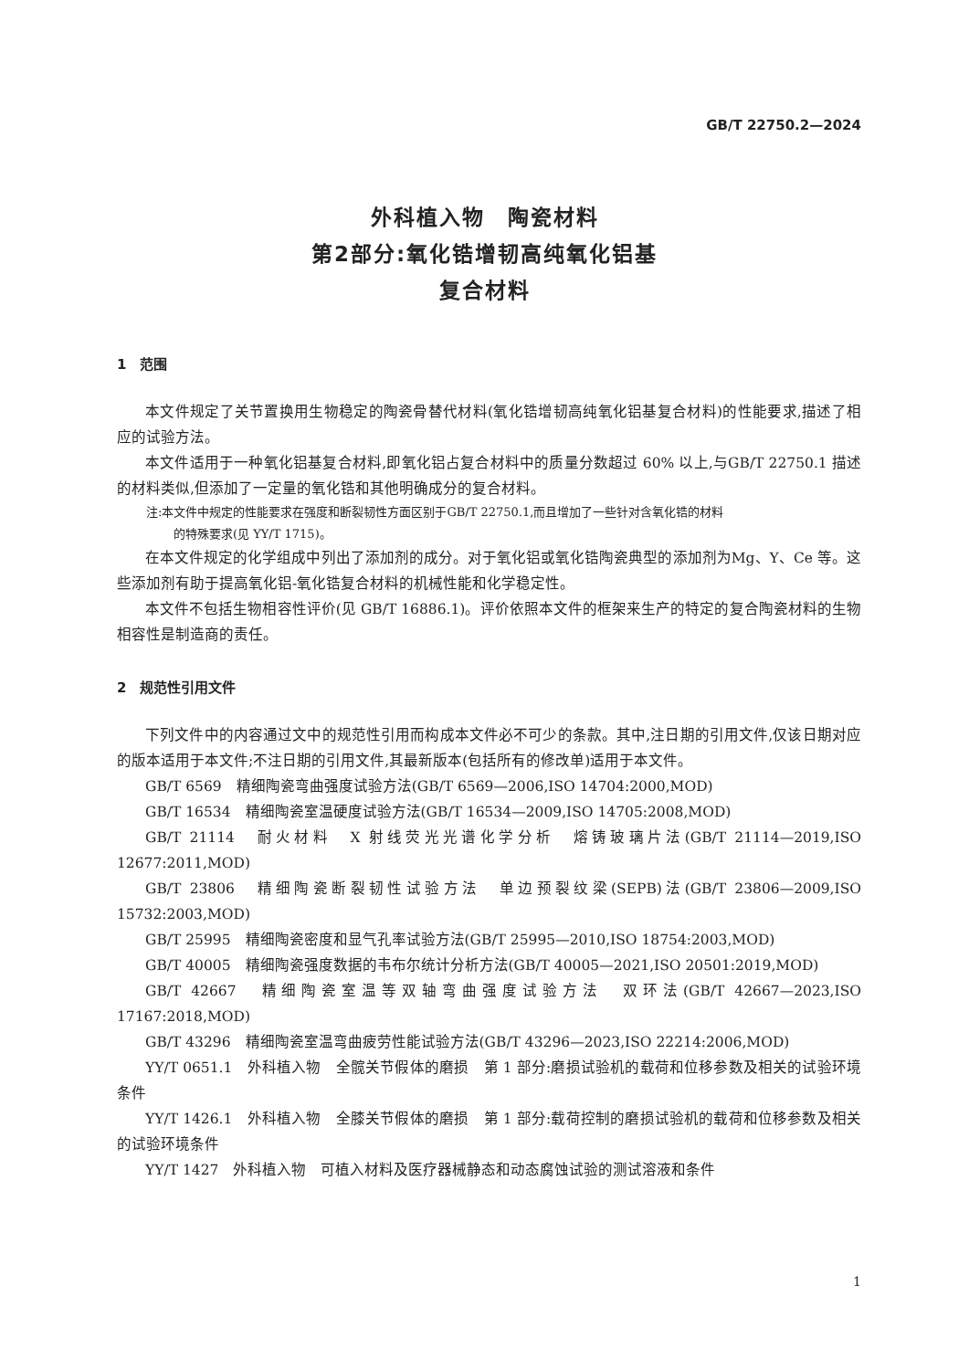GB/T 22750.2—2024
外科植入物　陶瓷材料
第2部分:氧化锆增韧高纯氧化铝基
复合材料
1　范围
本文件规定了关节置换用生物稳定的陶瓷骨替代材料(氧化锆增韧高纯氧化铝基复合材料)的性能要求,描述了相应的试验方法。
本文件适用于一种氧化铝基复合材料,即氧化铝占复合材料中的质量分数超过 60% 以上,与GB/T 22750.1 描述的材料类似,但添加了一定量的氧化锆和其他明确成分的复合材料。
注:本文件中规定的性能要求在强度和断裂韧性方面区别于GB/T 22750.1,而且增加了一些针对含氧化锆的材料
的特殊要求(见 YY/T 1715)。
在本文件规定的化学组成中列出了添加剂的成分。对于氧化铝或氧化锆陶瓷典型的添加剂为Mg、Y、Ce 等。这些添加剂有助于提高氧化铝-氧化锆复合材料的机械性能和化学稳定性。
本文件不包括生物相容性评价(见 GB/T 16886.1)。评价依照本文件的框架来生产的特定的复合陶瓷材料的生物相容性是制造商的责任。
2　规范性引用文件
下列文件中的内容通过文中的规范性引用而构成本文件必不可少的条款。其中,注日期的引用文件,仅该日期对应的版本适用于本文件;不注日期的引用文件,其最新版本(包括所有的修改单)适用于本文件。
GB/T 6569　精细陶瓷弯曲强度试验方法(GB/T 6569—2006,ISO 14704:2000,MOD)
GB/T 16534　精细陶瓷室温硬度试验方法(GB/T 16534—2009,ISO 14705:2008,MOD)
GB/T 21114　耐火材料　X 射线荧光光谱化学分析　熔铸玻璃片法(GB/T 21114—2019,ISO 12677:2011,MOD)
GB/T 23806　精细陶瓷断裂韧性试验方法　单边预裂纹梁(SEPB)法(GB/T 23806—2009,ISO 15732:2003,MOD)
GB/T 25995　精细陶瓷密度和显气孔率试验方法(GB/T 25995—2010,ISO 18754:2003,MOD)
GB/T 40005　精细陶瓷强度数据的韦布尔统计分析方法(GB/T 40005—2021,ISO 20501:2019,MOD)
GB/T 42667　精细陶瓷室温等双轴弯曲强度试验方法　双环法(GB/T 42667—2023,ISO 17167:2018,MOD)
GB/T 43296　精细陶瓷室温弯曲疲劳性能试验方法(GB/T 43296—2023,ISO 22214:2006,MOD)
YY/T 0651.1　外科植入物　全髋关节假体的磨损　第 1 部分:磨损试验机的载荷和位移参数及相关的试验环境条件
YY/T 1426.1　外科植入物　全膝关节假体的磨损　第 1 部分:载荷控制的磨损试验机的载荷和位移参数及相关的试验环境条件
YY/T 1427　外科植入物　可植入材料及医疗器械静态和动态腐蚀试验的测试溶液和条件
1